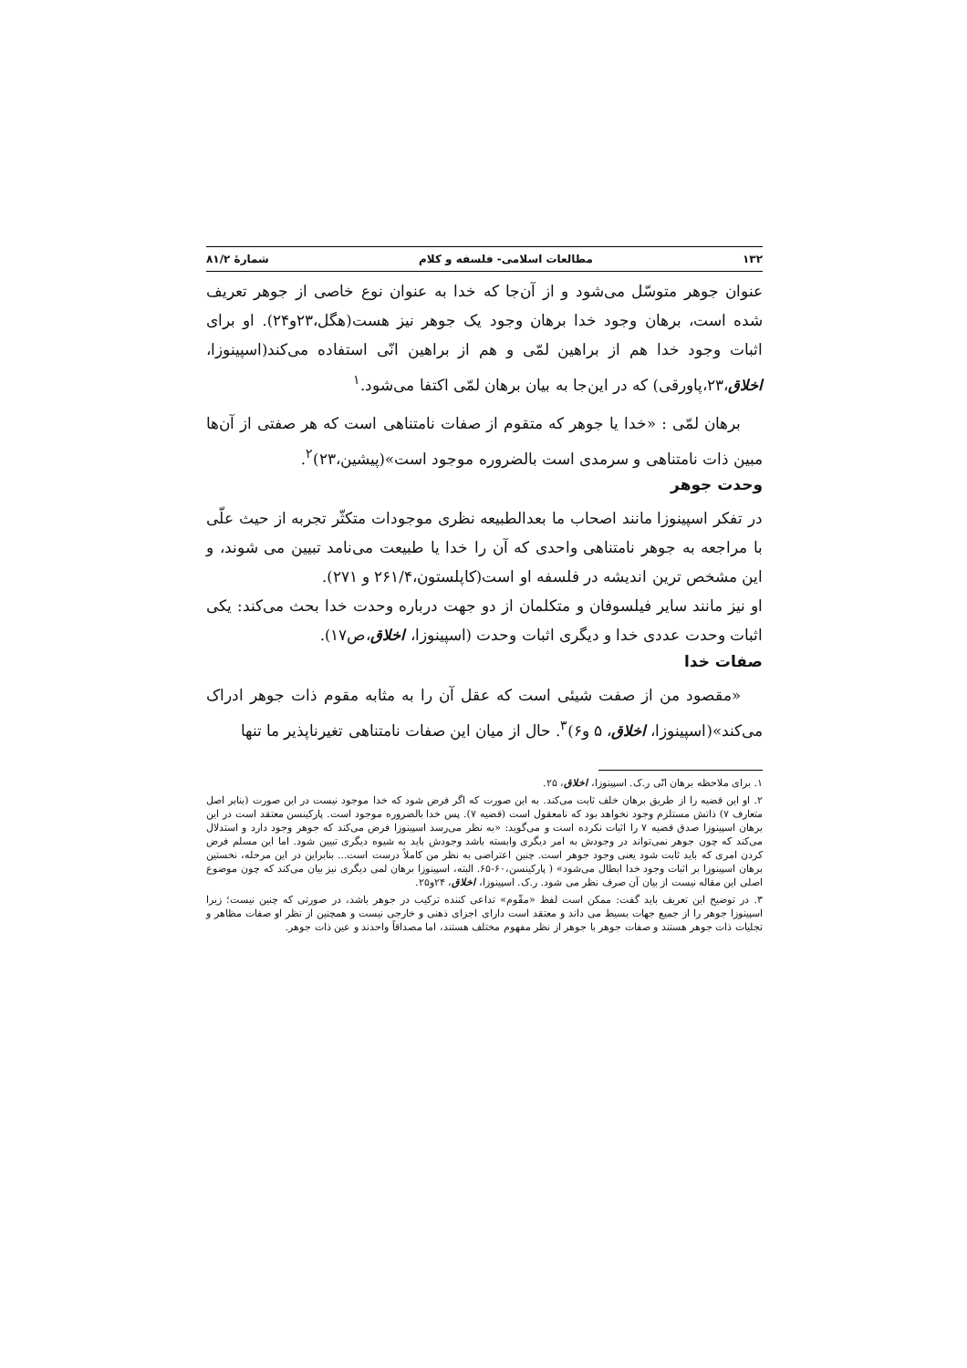۱۳۲ مطالعات اسلامی- فلسفه و کلام شمارهٔ ۸۱/۲
عنوان جوهر متوسّل می‌شود و از آن‌جا که خدا به عنوان نوع خاصی از جوهر تعریف شده است، برهان وجود خدا برهان وجود یک جوهر نیز هست(هگل،۲۳و۲۴). او برای اثبات وجود خدا هم از براهین لمّی و هم از براهین انّی استفاده می‌کند(اسپینوزا، اخلاق،۲۳،پاورقی) که در این‌جا به بیان برهان لمّی اکتفا می‌شود.<sup>۱</sup>
برهان لمّی : «خدا یا جوهر که متقوم از صفات نامتناهی است که هر صفتی از آن‌ها مبین ذات نامتناهی و سرمدی است بالضروره موجود است»(پیشین،۲۳)<sup>۲</sup>.
وحدت جوهر
در تفکر اسپینوزا مانند اصحاب ما بعدالطبیعه نظری موجودات متکثّر تجربه از حیث علّی با مراجعه به جوهر نامتناهی واحدی که آن را خدا یا طبیعت می‌نامد تبیین می شوند، و این مشخص ترین اندیشه در فلسفه او است(کاپلستون،۲۶۱/۴ و ۲۷۱).
او نیز مانند سایر فیلسوفان و متکلمان از دو جهت درباره وحدت خدا بحث می‌کند: یکی اثبات وحدت عددی خدا و دیگری اثبات وحدت (اسپینوزا، اخلاق،ص۱۷).
صفات خدا
«مقصود من از صفت شیئی است که عقل آن را به مثابه مقوم ذات جوهر ادراک می‌کند»(اسپینوزا، اخلاق، ۵ و۶)<sup>۳</sup>. حال از میان این صفات نامتناهی تغیرناپذیر ما تنها
۱. برای ملاحظه برهان انّی ر.ک. اسپینوزا، اخلاق، ۲۵.
۲. او این قضیه را از طریق برهان خلف ثابت می‌کند. به این صورت که اگر فرض شود که خدا موجود نیست در این صورت (بنابر اصل متعارف ۷) ذاتش مستلزم وجود نخواهد بود که نامعقول است (قضیه ۷). پس خدا بالضروره موجود است. پارکینسن معتقد است در این برهان اسپینوزا صدق قضیه ۷ را اثبات نکرده است و می‌گوید: «به نظر می‌رسد اسپینوزا فرض می‌کند که جوهر وجود دارد و استدلال می‌کند که چون جوهر نمی‌تواند در وجودش به امر دیگری وابسته باشد وجودش باید به شیوه دیگری تبیین شود. اما این مسلم فرض کردن امری که باید ثابت شود یعنی وجود جوهر است. چنین اعتراضی به نظر من کاملاً درست است... بنابراین در این مرحله، نخستین برهان اسپینوزا بر اثبات وجود خدا ابطال می‌شود» ( پارکینسن،۶۰-۶۵. البته، اسپینوزا برهان لمی دیگری نیز بیان می‌کند که چون موضوع اصلی این مقاله نیست از بیان آن صرف نظر می شود. ر.ک. اسپینوزا، اخلاق، ۲۴و۲۵.
۳. در توضیح این تعریف باید گفت: ممکن است لفظ «مقّوم» تداعی کننده ترکیب در جوهر باشد، در صورتی که چنین نیست؛ زیرا اسپینوزا جوهر را از جمیع جهات بسیط می داند و معتقد است دارای اجزای ذهنی و خارجی نیست و همچنین از نظر او صفات مظاهر و تجلیات ذات جوهر هستند و صفات جوهر با جوهر از نظر مفهوم مختلف هستند، اما مصداقاً واحدند و عین ذات جوهر.